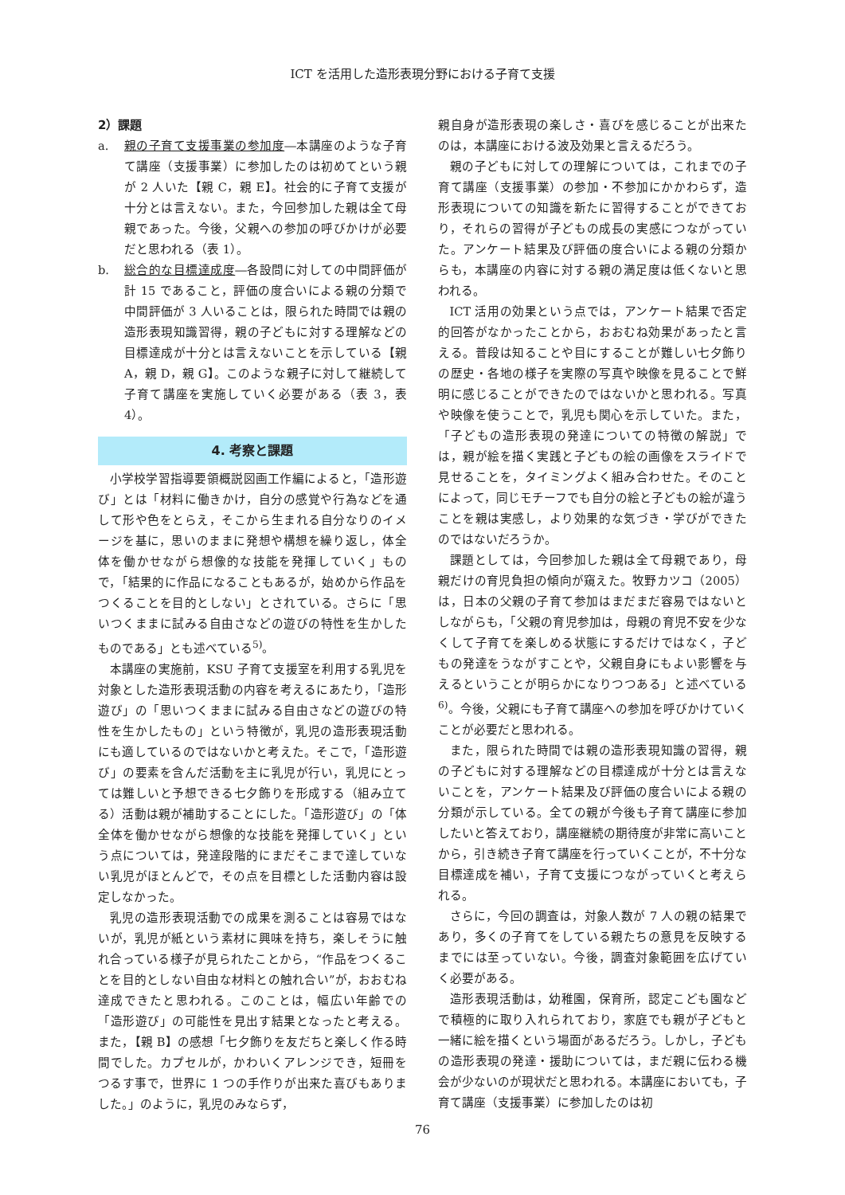ICT を活用した造形表現分野における子育て支援
2）課題
a. 親の子育て支援事業の参加度―本講座のような子育て講座（支援事業）に参加したのは初めてという親が 2 人いた【親 C，親 E】。社会的に子育て支援が十分とは言えない。また，今回参加した親は全て母親であった。今後，父親への参加の呼びかけが必要だと思われる（表 1）。
b. 総合的な目標達成度―各設問に対しての中間評価が計 15 であること，評価の度合いによる親の分類で中間評価が 3 人いることは，限られた時間では親の造形表現知識習得，親の子どもに対する理解などの目標達成が十分とは言えないことを示している【親 A，親 D，親 G】。このような親子に対して継続して子育て講座を実施していく必要がある（表 3，表 4）。
4. 考察と課題
小学校学習指導要領概説図画工作編によると，「造形遊び」とは「材料に働きかけ，自分の感覚や行為などを通して形や色をとらえ，そこから生まれる自分なりのイメージを基に，思いのままに発想や構想を繰り返し，体全体を働かせながら想像的な技能を発揮していく」もので，「結果的に作品になることもあるが，始めから作品をつくることを目的としない」とされている。さらに「思いつくままに試みる自由さなどの遊びの特性を生かしたものである」とも述べている<sup>5)</sup>。
本講座の実施前，KSU 子育て支援室を利用する乳児を対象とした造形表現活動の内容を考えるにあたり，「造形遊び」の「思いつくままに試みる自由さなどの遊びの特性を生かしたもの」という特徴が，乳児の造形表現活動にも適しているのではないかと考えた。そこで，「造形遊び」の要素を含んだ活動を主に乳児が行い，乳児にとっては難しいと予想できる七夕飾りを形成する（組み立てる）活動は親が補助することにした。「造形遊び」の「体全体を働かせながら想像的な技能を発揮していく」という点については，発達段階的にまだそこまで達していない乳児がほとんどで，その点を目標とした活動内容は設定しなかった。
乳児の造形表現活動での成果を測ることは容易ではないが，乳児が紙という素材に興味を持ち，楽しそうに触れ合っている様子が見られたことから，“作品をつくることを目的としない自由な材料との触れ合い”が，おおむね達成できたと思われる。このことは，幅広い年齢での「造形遊び」の可能性を見出す結果となったと考える。また，【親 B】の感想「七夕飾りを友だちと楽しく作る時間でした。カプセルが，かわいくアレンジでき，短冊をつるす事で，世界に 1 つの手作りが出来た喜びもありました。」のように，乳児のみならず，
親自身が造形表現の楽しさ・喜びを感じることが出来たのは，本講座における波及効果と言えるだろう。
親の子どもに対しての理解については，これまでの子育て講座（支援事業）の参加・不参加にかかわらず，造形表現についての知識を新たに習得することができており，それらの習得が子どもの成長の実感につながっていた。アンケート結果及び評価の度合いによる親の分類からも，本講座の内容に対する親の満足度は低くないと思われる。
ICT 活用の効果という点では，アンケート結果で否定的回答がなかったことから，おおむね効果があったと言える。普段は知ることや目にすることが難しい七夕飾りの歴史・各地の様子を実際の写真や映像を見ることで鮮明に感じることができたのではないかと思われる。写真や映像を使うことで，乳児も関心を示していた。また，「子どもの造形表現の発達についての特徴の解説」では，親が絵を描く実践と子どもの絵の画像をスライドで見せることを，タイミングよく組み合わせた。そのことによって，同じモチーフでも自分の絵と子どもの絵が違うことを親は実感し，より効果的な気づき・学びができたのではないだろうか。
課題としては，今回参加した親は全て母親であり，母親だけの育児負担の傾向が窺えた。牧野カツコ（2005）は，日本の父親の子育て参加はまだまだ容易ではないとしながらも，「父親の育児参加は，母親の育児不安を少なくして子育てを楽しめる状態にするだけではなく，子どもの発達をうながすことや，父親自身にもよい影響を与えるということが明らかになりつつある」と述べている<sup>6)</sup>。今後，父親にも子育て講座への参加を呼びかけていくことが必要だと思われる。
また，限られた時間では親の造形表現知識の習得，親の子どもに対する理解などの目標達成が十分とは言えないことを，アンケート結果及び評価の度合いによる親の分類が示している。全ての親が今後も子育て講座に参加したいと答えており，講座継続の期待度が非常に高いことから，引き続き子育て講座を行っていくことが，不十分な目標達成を補い，子育て支援につながっていくと考えられる。
さらに，今回の調査は，対象人数が 7 人の親の結果であり，多くの子育てをしている親たちの意見を反映するまでには至っていない。今後，調査対象範囲を広げていく必要がある。
造形表現活動は，幼稚園，保育所，認定こども園などで積極的に取り入れられており，家庭でも親が子どもと一緒に絵を描くという場面があるだろう。しかし，子どもの造形表現の発達・援助については，まだ親に伝わる機会が少ないのが現状だと思われる。本講座においても，子育て講座（支援事業）に参加したのは初
76